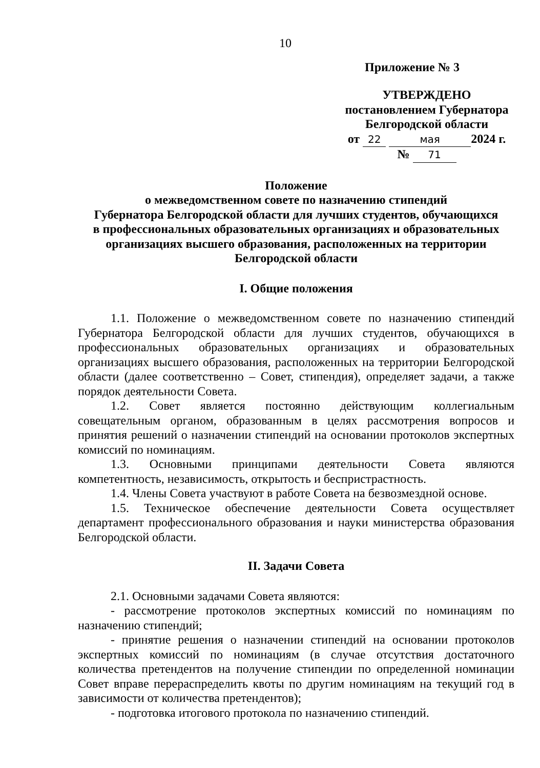10
Приложение № 3
УТВЕРЖДЕНО
постановлением Губернатора
Белгородской области
от 22 мая 2024 г.
№ 71
Положение
о межведомственном совете по назначению стипендий
Губернатора Белгородской области для лучших студентов, обучающихся
в профессиональных образовательных организациях и образовательных
организациях высшего образования, расположенных на территории
Белгородской области
I. Общие положения
1.1. Положение о межведомственном совете по назначению стипендий Губернатора Белгородской области для лучших студентов, обучающихся в профессиональных образовательных организациях и образовательных организациях высшего образования, расположенных на территории Белгородской области (далее соответственно – Совет, стипендия), определяет задачи, а также порядок деятельности Совета.
1.2. Совет является постоянно действующим коллегиальным совещательным органом, образованным в целях рассмотрения вопросов и принятия решений о назначении стипендий на основании протоколов экспертных комиссий по номинациям.
1.3. Основными принципами деятельности Совета являются компетентность, независимость, открытость и беспристрастность.
1.4. Члены Совета участвуют в работе Совета на безвозмездной основе.
1.5. Техническое обеспечение деятельности Совета осуществляет департамент профессионального образования и науки министерства образования Белгородской области.
II. Задачи Совета
2.1. Основными задачами Совета являются:
- рассмотрение протоколов экспертных комиссий по номинациям по назначению стипендий;
- принятие решения о назначении стипендий на основании протоколов экспертных комиссий по номинациям (в случае отсутствия достаточного количества претендентов на получение стипендии по определенной номинации Совет вправе перераспределить квоты по другим номинациям на текущий год в зависимости от количества претендентов);
- подготовка итогового протокола по назначению стипендий.